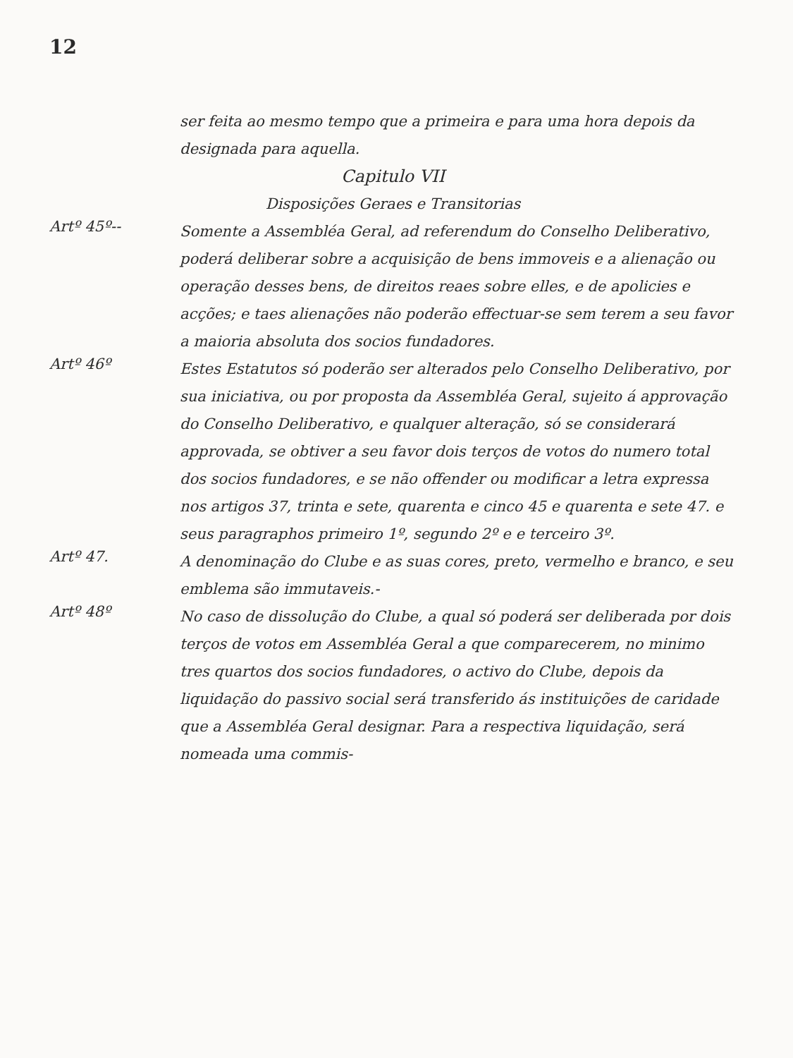12
ser feita ao mesmo tempo que a primeira e para uma hora depois da designada para aquella.
Capitulo VII
Disposições Geraes e Transitorias
Artº 45º--
Somente a Assembléa Geral, ad referendum do Conselho Deliberativo, poderá deliberar sobre a acquisição de bens immoveis e a alienação ou operação desses bens, de direitos reaes sobre elles, e de apolicies e acções; e taes alienações não poderão effectuar-se sem terem a seu favor a maioria absoluta dos socios fundadores.
Artº 46º
Estes Estatutos só poderão ser alterados pelo Conselho Deliberativo, por sua iniciativa, ou por proposta da Assembléa Geral, sujeito á approvação do Conselho Deliberativo, e qualquer alteração, só se considerará approvada, se obtiver a seu favor dois terços de votos do numero total dos socios fundadores, e se não offender ou modificar a letra expressa nos artigos 37, trinta e sete, quarenta e cinco 45 e quarenta e sete 47. e seus paragraphos primeiro 1º, segundo 2º e e terceiro 3º.
Artº 47.
A denominação do Clube e as suas cores, preto, vermelho e branco, e seu emblema são immutaveis.-
Artº 48º
No caso de dissolução do Clube, a qual só poderá ser deliberada por dois terços de votos em Assembléa Geral a que comparecerem, no minimo tres quartos dos socios fundadores, o activo do Clube, depois da liquidação do passivo social será transferido ás instituições de caridade que a Assembléa Geral designar. Para a respectiva liquidação, será nomeada uma commis-